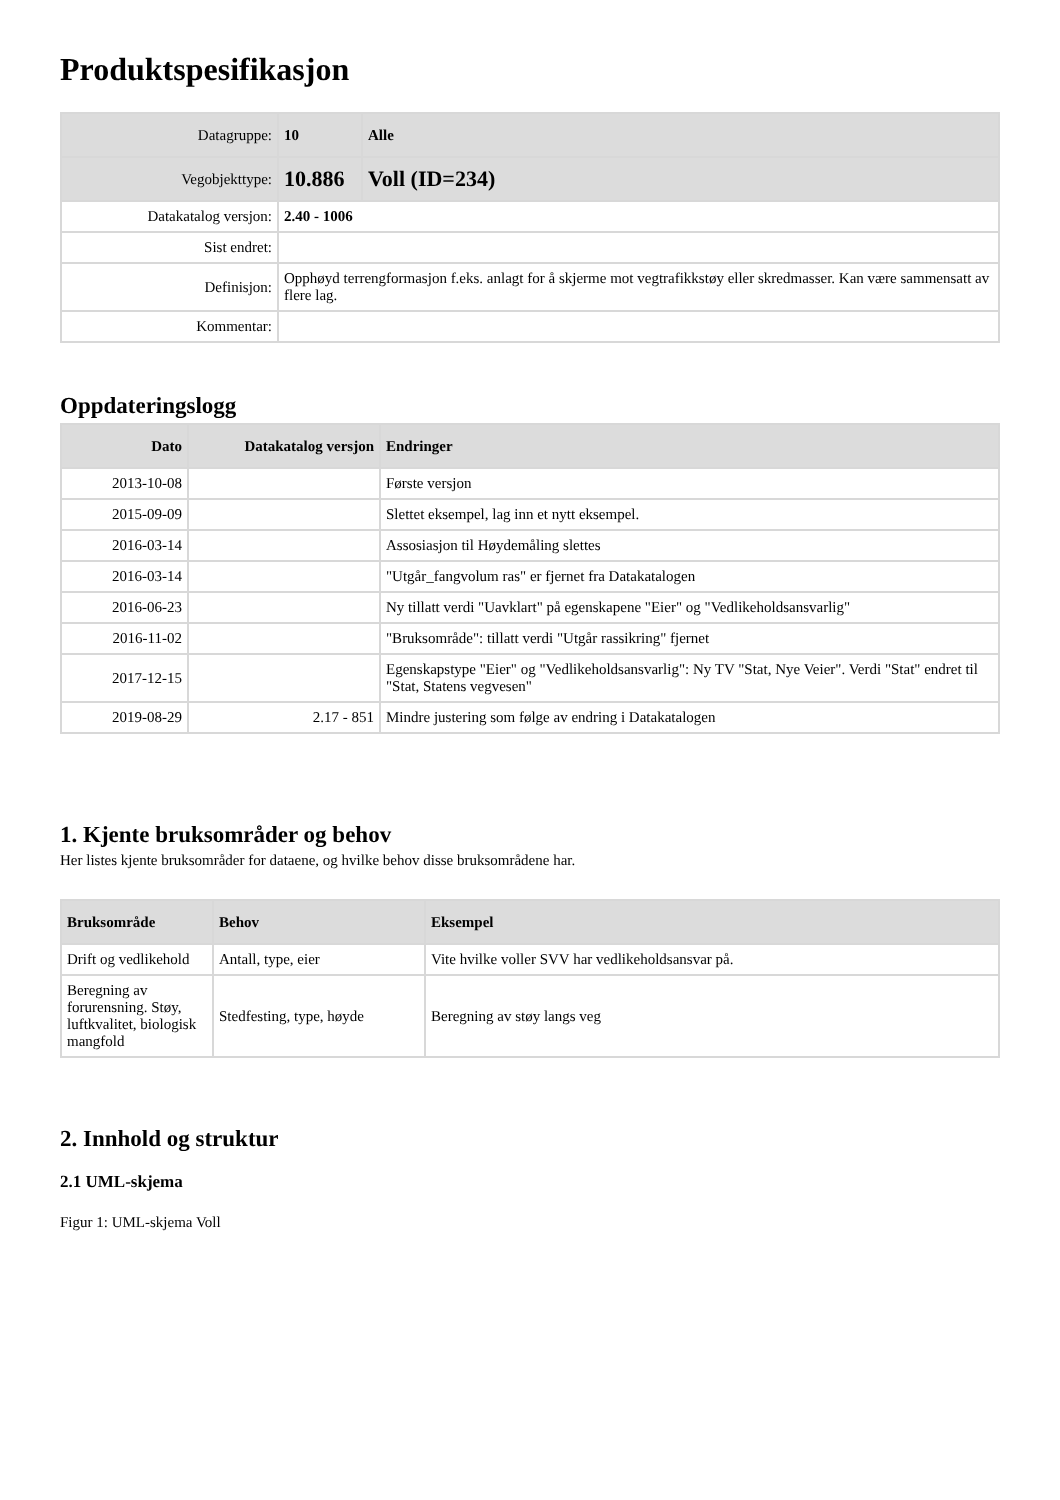Produktspesifikasjon
| Datagruppe: | 10 | Alle |
| Vegobjekttype: | 10.886 | Voll (ID=234) |
| Datakatalog versjon: | 2.40 - 1006 | |
| Sist endret: | | |
| Definisjon: | Opphøyd terrengformasjon f.eks. anlagt for å skjerme mot vegtrafikkstøy eller skredmasser. Kan være sammensatt av flere lag. | |
| Kommentar: | | |
Oppdateringslogg
| Dato | Datakatalog versjon | Endringer |
| --- | --- | --- |
| 2013-10-08 | | Første versjon |
| 2015-09-09 | | Slettet eksempel, lag inn et nytt eksempel. |
| 2016-03-14 | | Assosiasjon til Høydemåling slettes |
| 2016-03-14 | | "Utgår_fangvolum ras" er fjernet fra Datakatalogen |
| 2016-06-23 | | Ny tillatt verdi "Uavklart" på egenskapene "Eier" og "Vedlikeholdsansvarlig" |
| 2016-11-02 | | "Bruksområde": tillatt verdi "Utgår rassikring" fjernet |
| 2017-12-15 | | Egenskapstype "Eier" og "Vedlikeholdsansvarlig": Ny TV "Stat, Nye Veier". Verdi "Stat" endret til "Stat, Statens vegvesen" |
| 2019-08-29 | 2.17 - 851 | Mindre justering som følge av endring i Datakatalogen |
1. Kjente bruksområder og behov
Her listes kjente bruksområder for dataene, og hvilke behov disse bruksområdene har.
| Bruksområde | Behov | Eksempel |
| --- | --- | --- |
| Drift og vedlikehold | Antall, type, eier | Vite hvilke voller SVV har vedlikeholdsansvar på. |
| Beregning av forurensning. Støy, luftkvalitet, biologisk mangfold | Stedfesting, type, høyde | Beregning av støy langs veg |
2. Innhold og struktur
2.1 UML-skjema
Figur 1: UML-skjema Voll